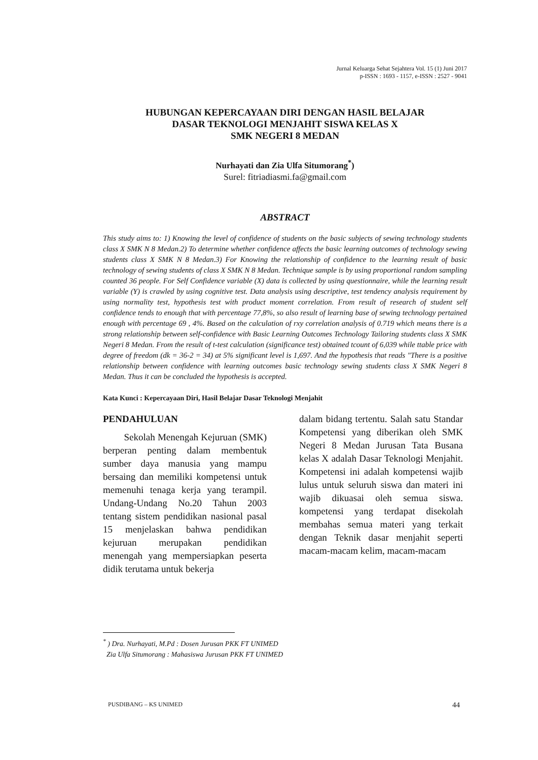Jurnal Keluarga Sehat Sejahtera Vol. 15 (1) Juni 2017
p-ISSN : 1693 - 1157, e-ISSN : 2527 - 9041
HUBUNGAN KEPERCAYAAN DIRI DENGAN HASIL BELAJAR
DASAR TEKNOLOGI MENJAHIT SISWA KELAS X
SMK NEGERI 8 MEDAN
Nurhayati dan Zia Ulfa Situmorang<sup>*</sup>)
Surel: fitriadiasmi.fa@gmail.com
ABSTRACT
This study aims to: 1) Knowing the level of confidence of students on the basic subjects of sewing technology students class X SMK N 8 Medan.2) To determine whether confidence affects the basic learning outcomes of technology sewing students class X SMK N 8 Medan.3) For Knowing the relationship of confidence to the learning result of basic technology of sewing students of class X SMK N 8 Medan. Technique sample is by using proportional random sampling counted 36 people. For Self Confidence variable (X) data is collected by using questionnaire, while the learning result variable (Y) is crawled by using cognitive test. Data analysis using descriptive, test tendency analysis requirement by using normality test, hypothesis test with product moment correlation. From result of research of student self confidence tends to enough that with percentage 77,8%, so also result of learning base of sewing technology pertained enough with percentage 69 , 4%. Based on the calculation of rxy correlation analysis of 0.719 which means there is a strong relationship between self-confidence with Basic Learning Outcomes Technology Tailoring students class X SMK Negeri 8 Medan. From the result of t-test calculation (significance test) obtained tcount of 6,039 while ttable price with degree of freedom (dk = 36-2 = 34) at 5% significant level is 1,697. And the hypothesis that reads "There is a positive relationship between confidence with learning outcomes basic technology sewing students class X SMK Negeri 8 Medan. Thus it can be concluded the hypothesis is accepted.
Kata Kunci : Kepercayaan Diri, Hasil Belajar Dasar Teknologi Menjahit
PENDAHULUAN
Sekolah Menengah Kejuruan (SMK) berperan penting dalam membentuk sumber daya manusia yang mampu bersaing dan memiliki kompetensi untuk memenuhi tenaga kerja yang terampil. Undang-Undang No.20 Tahun 2003 tentang sistem pendidikan nasional pasal 15 menjelaskan bahwa pendidikan kejuruan merupakan pendidikan menengah yang mempersiapkan peserta didik terutama untuk bekerja
dalam bidang tertentu. Salah satu Standar Kompetensi yang diberikan oleh SMK Negeri 8 Medan Jurusan Tata Busana kelas X adalah Dasar Teknologi Menjahit. Kompetensi ini adalah kompetensi wajib lulus untuk seluruh siswa dan materi ini wajib dikuasai oleh semua siswa. kompetensi yang terdapat disekolah membahas semua materi yang terkait dengan Teknik dasar menjahit seperti macam-macam kelim, macam-macam
<sup>*</sup> ) Dra. Nurhayati, M.Pd : Dosen Jurusan PKK FT UNIMED
Zia Ulfa Situmorang : Mahasiswa Jurusan PKK FT UNIMED
PUSDIBANG – KS UNIMED 44